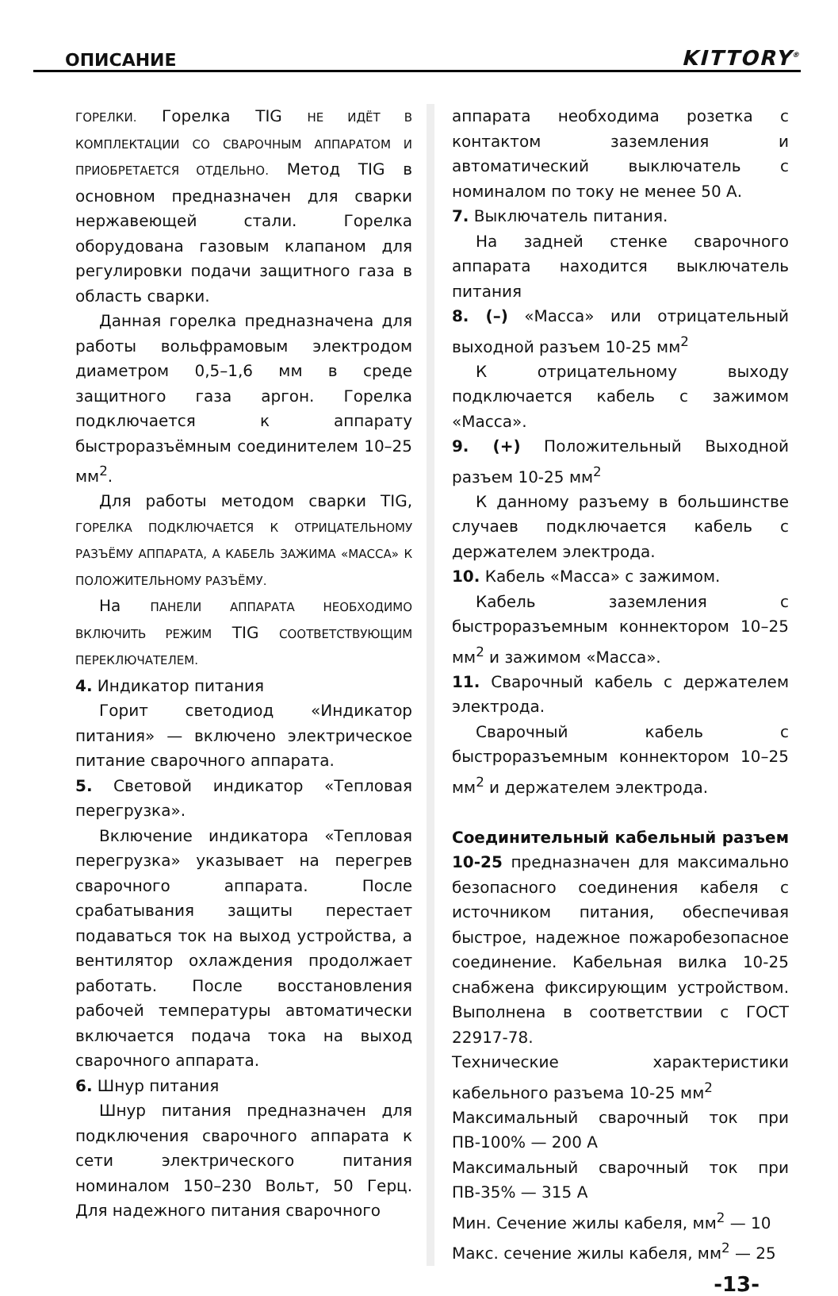ОПИСАНИЕ KITTORY<sup>®</sup>
ГОРЕЛКИ. Горелка TIG НЕ ИДЁТ В КОМПЛЕКТАЦИИ СО СВАРОЧНЫМ АППАРАТОМ И ПРИОБРЕТАЕТСЯ ОТДЕЛЬНО. Метод TIG в основном предназначен для сварки нержавеющей стали. Горелка оборудована газовым клапаном для регулировки подачи защитного газа в область сварки.
Данная горелка предназначена для работы вольфрамовым электродом диаметром 0,5–1,6 мм в среде защитного газа аргон. Горелка подключается к аппарату быстроразъёмным соединителем 10–25 мм<sup>2</sup>.
Для работы методом сварки TIG, ГОРЕЛКА ПОДКЛЮЧАЕТСЯ К ОТРИЦАТЕЛЬНОМУ РАЗЪЁМУ АППАРАТА, А КАБЕЛЬ ЗАЖИМА «МАССА» К ПОЛОЖИТЕЛЬНОМУ РАЗЪЁМУ.
На ПАНЕЛИ АППАРАТА НЕОБХОДИМО ВКЛЮЧИТЬ РЕЖИМ TIG СООТВЕТСТВУЮЩИМ ПЕРЕКЛЮЧАТЕЛЕМ.
4. Индикатор питания
Горит светодиод «Индикатор питания» — включено электрическое питание сварочного аппарата.
5. Световой индикатор «Тепловая перегрузка».
Включение индикатора «Тепловая перегрузка» указывает на перегрев сварочного аппарата. После срабатывания защиты перестает подаваться ток на выход устройства, а вентилятор охлаждения продолжает работать. После восстановления рабочей температуры автоматически включается подача тока на выход сварочного аппарата.
6. Шнур питания
Шнур питания предназначен для подключения сварочного аппарата к сети электрического питания номиналом 150–230 Вольт, 50 Герц. Для надежного питания сварочного
аппарата необходима розетка с контактом заземления и автоматический выключатель с номиналом по току не менее 50 А.
7. Выключатель питания.
На задней стенке сварочного аппарата находится выключатель питания
8. (–) «Масса» или отрицательный выходной разъем 10-25 мм<sup>2</sup>
К отрицательному выходу подключается кабель с зажимом «Масса».
9. (+) Положительный Выходной разъем 10-25 мм<sup>2</sup>
К данному разъему в большинстве случаев подключается кабель с держателем электрода.
10. Кабель «Масса» с зажимом.
Кабель заземления с быстроразъемным коннектором 10–25 мм<sup>2</sup> и зажимом «Масса».
11. Сварочный кабель с держателем электрода.
Сварочный кабель с быстроразъемным коннектором 10–25 мм<sup>2</sup> и держателем электрода.
Соединительный кабельный разъем 10-25 предназначен для максимально безопасного соединения кабеля с источником питания, обеспечивая быстрое, надежное пожаробезопасное соединение. Кабельная вилка 10-25 снабжена фиксирующим устройством. Выполнена в соответствии с ГОСТ 22917-78.
Технические характеристики кабельного разъема 10-25 мм<sup>2</sup>
Максимальный сварочный ток при ПВ-100% — 200 А
Максимальный сварочный ток при ПВ-35% — 315 А
Мин. Сечение жилы кабеля, мм<sup>2</sup> — 10
Макс. сечение жилы кабеля, мм<sup>2</sup> — 25
-13-